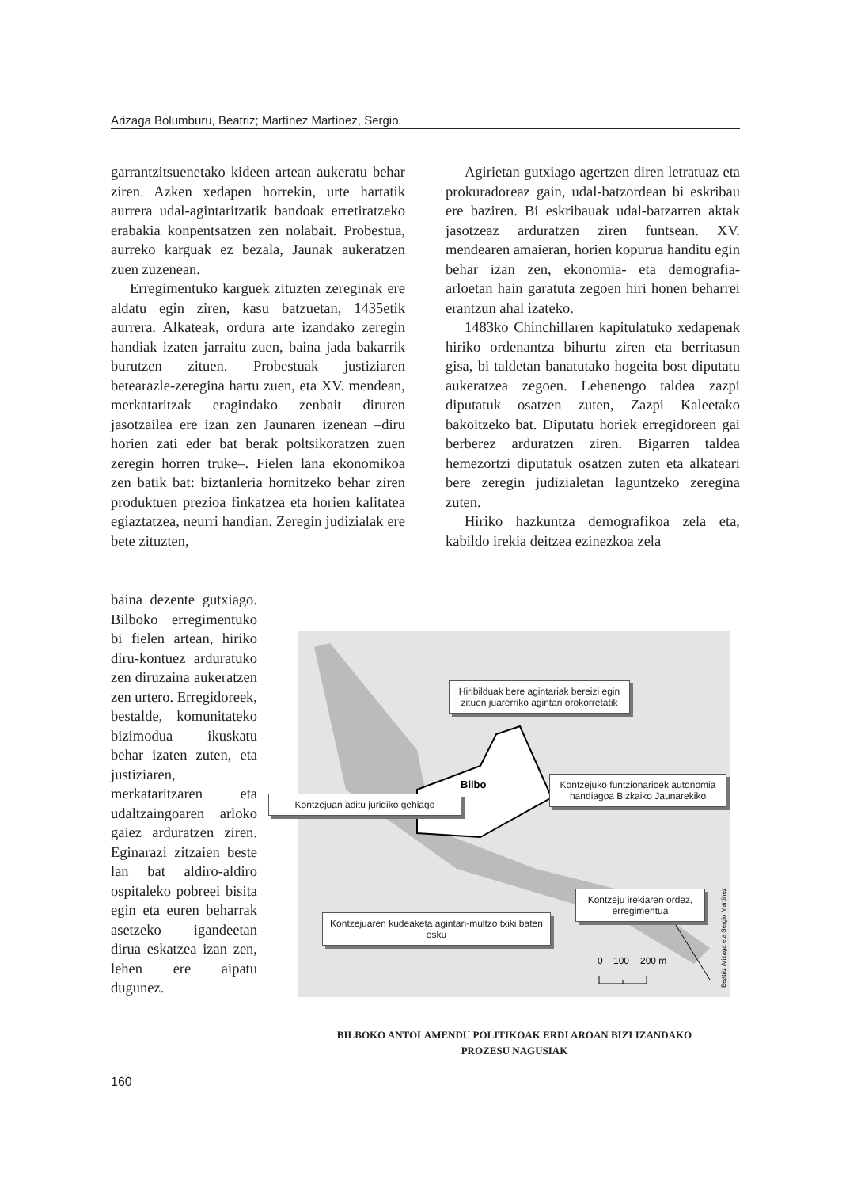Arizaga Bolumburu, Beatriz; Martínez Martínez, Sergio
garrantzitsuenetako kideen artean aukeratu behar ziren. Azken xedapen horrekin, urte hartatik aurrera udal-agintaritzatik bandoak erretiratzeko erabakia konpentsatzen zen nolabait. Probestua, aurreko karguak ez bezala, Jaunak aukeratzen zuen zuzenean.
Erregimentuko karguek zituzten zereginak ere aldatu egin ziren, kasu batzuetan, 1435etik aurrera. Alkateak, ordura arte izandako zeregin handiak izaten jarraitu zuen, baina jada bakarrik burutzen zituen. Probestuak justiziaren betearazle-zeregina hartu zuen, eta XV. mendean, merkataritzak eragindako zenbait diruren jasotzailea ere izan zen Jaunaren izenean –diru horien zati eder bat berak poltsikoratzen zuen zeregin horren truke–. Fielen lana ekonomikoa zen batik bat: biztanleria hornitzeko behar ziren produktuen prezioa finkatzea eta horien kalitatea egiaztatzea, neurri handian. Zeregin judizialak ere bete zituzten,
Agirietan gutxiago agertzen diren letratuaz eta prokuradoreaz gain, udal-batzordean bi eskribau ere baziren. Bi eskribauak udal-batzarren aktak jasotzeaz arduratzen ziren funtsean. XV. mendearen amaieran, horien kopurua handitu egin behar izan zen, ekonomia- eta demografia-arloetan hain garatuta zegoen hiri honen beharrei erantzun ahal izateko.
1483ko Chinchillaren kapitulatuko xedapenak hiriko ordenantza bihurtu ziren eta berritasun gisa, bi taldetan banatutako hogeita bost diputatu aukeratzea zegoen. Lehenengo taldea zazpi diputatuk osatzen zuten, Zazpi Kaleetako bakoitzeko bat. Diputatu horiek erregidoreen gai berberez arduratzen ziren. Bigarren taldea hemezortzi diputatuk osatzen zuten eta alkateari bere zeregin judizialetan laguntzeko zeregina zuten.
Hiriko hazkuntza demografikoa zela eta, kabildo irekia deitzea ezinezkoa zela
baina dezente gutxiago. Bilboko erregimentuko bi fielen artean, hiriko diru-kontuez arduratuko zen diruzaina aukeratzen zen urtero. Erregidoreek, bestalde, komunitateko bizimodua ikuskatu behar izaten zuten, eta justiziaren, merkataritzaren eta udaltzaingoaren arloko gaiez arduratzen ziren. Eginarazi zitzaien beste lan bat aldiro-aldiro ospitaleko pobreei bisita egin eta euren beharrak asetzeko igandeetan dirua eskatzea izan zen, lehen ere aipatu dugunez.
Bilbo
0
100
200 m
Beatriz Arizaga eta Sergio Martínez
Hiribilduak bere agintariak bereizi egin zituen juarerriko agintari orokorretatik
Kontzejuan aditu juridiko gehiago
Kontzejuko funtzionarioek autonomia handiagoa Bizkaiko Jaunarekiko
Kontzeju irekiaren ordez, erregimentua
Kontzejuaren kudeaketa agintari-multzo txiki baten esku
BILBOKO ANTOLAMENDU POLITIKOAK ERDI AROAN BIZI IZANDAKO PROZESU NAGUSIAK
160